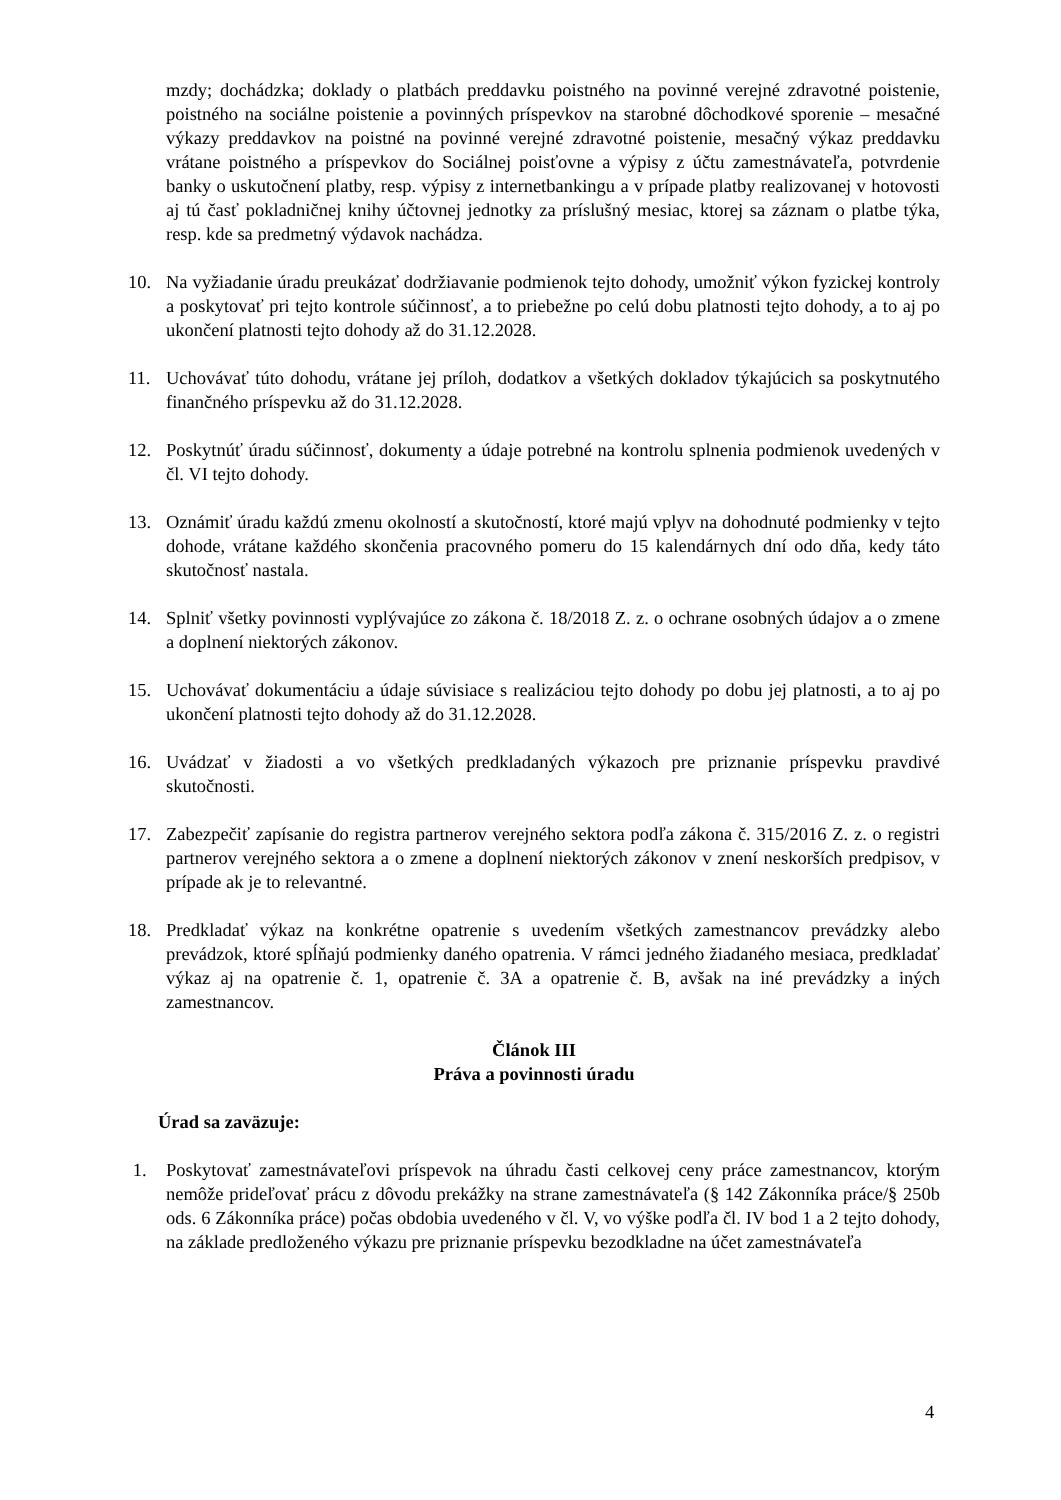mzdy; dochádzka; doklady o platbách preddavku poistného na povinné verejné zdravotné poistenie, poistného na sociálne poistenie a povinných príspevkov na starobné dôchodkové sporenie – mesačné výkazy preddavkov na poistné na povinné verejné zdravotné poistenie, mesačný výkaz preddavku vrátane poistného a príspevkov do Sociálnej poisťovne a výpisy z účtu zamestnávateľa, potvrdenie banky o uskutočnení platby, resp. výpisy z internetbankingu a v prípade platby realizovanej v hotovosti aj tú časť pokladničnej knihy účtovnej jednotky za príslušný mesiac, ktorej sa záznam o platbe týka, resp. kde sa predmetný výdavok nachádza.
10. Na vyžiadanie úradu preukázať dodržiavanie podmienok tejto dohody, umožniť výkon fyzickej kontroly a poskytovať pri tejto kontrole súčinnosť, a to priebežne po celú dobu platnosti tejto dohody, a to aj po ukončení platnosti tejto dohody až do 31.12.2028.
11. Uchovávať túto dohodu, vrátane jej príloh, dodatkov a všetkých dokladov týkajúcich sa poskytnutého finančného príspevku až do 31.12.2028.
12. Poskytnúť úradu súčinnosť, dokumenty a údaje potrebné na kontrolu splnenia podmienok uvedených v čl. VI tejto dohody.
13. Oznámiť úradu každú zmenu okolností a skutočností, ktoré majú vplyv na dohodnuté podmienky v tejto dohode, vrátane každého skončenia pracovného pomeru do 15 kalendárnych dní odo dňa, kedy táto skutočnosť nastala.
14. Splniť všetky povinnosti vyplývajúce zo zákona č. 18/2018 Z. z. o ochrane osobných údajov a o zmene a doplnení niektorých zákonov.
15. Uchovávať dokumentáciu a údaje súvisiace s realizáciou tejto dohody po dobu jej platnosti, a to aj po ukončení platnosti tejto dohody až do 31.12.2028.
16. Uvádzať v žiadosti a vo všetkých predkladaných výkazoch pre priznanie príspevku pravdivé skutočnosti.
17. Zabezpečiť zapísanie do registra partnerov verejného sektora podľa zákona č. 315/2016 Z. z. o registri partnerov verejného sektora a o zmene a doplnení niektorých zákonov v znení neskorších predpisov, v prípade ak je to relevantné.
18. Predkladať výkaz na konkrétne opatrenie s uvedením všetkých zamestnancov prevádzky alebo prevádzok, ktoré spĺňajú podmienky daného opatrenia. V rámci jedného žiadaného mesiaca, predkladať výkaz aj na opatrenie č. 1, opatrenie č. 3A a opatrenie č. B, avšak na iné prevádzky a iných zamestnancov.
Článok III
Práva a povinnosti úradu
Úrad sa zaväzuje:
1. Poskytovať zamestnávateľovi príspevok na úhradu časti celkovej ceny práce zamestnancov, ktorým nemôže prideľovať prácu z dôvodu prekážky na strane zamestnávateľa (§ 142 Zákonníka práce/§ 250b ods. 6 Zákonníka práce) počas obdobia uvedeného v čl. V, vo výške podľa čl. IV bod 1 a 2 tejto dohody, na základe predloženého výkazu pre priznanie príspevku bezodkladne na účet zamestnávateľa
4